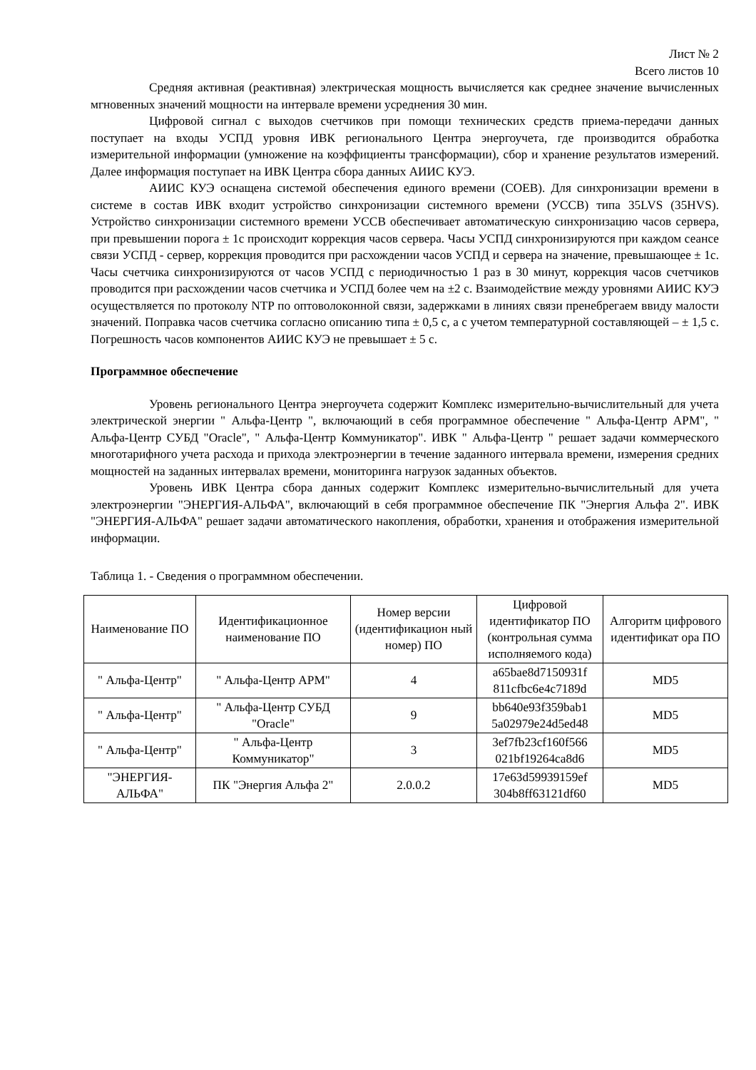Лист № 2
Всего листов 10
Средняя активная (реактивная) электрическая мощность вычисляется как среднее значение вычисленных мгновенных значений мощности на интервале времени усреднения 30 мин.
Цифровой сигнал с выходов счетчиков при помощи технических средств приема-передачи данных поступает на входы УСПД уровня ИВК регионального Центра энергоучета, где производится обработка измерительной информации (умножение на коэффициенты трансформации), сбор и хранение результатов измерений. Далее информация поступает на ИВК Центра сбора данных АИИС КУЭ.
АИИС КУЭ оснащена системой обеспечения единого времени (СОЕВ). Для синхронизации времени в системе в состав ИВК входит устройство синхронизации системного времени (УССВ) типа 35LVS (35HVS). Устройство синхронизации системного времени УССВ обеспечивает автоматическую синхронизацию часов сервера, при превышении порога ± 1с происходит коррекция часов сервера. Часы УСПД синхронизируются при каждом сеансе связи УСПД - сервер, коррекция проводится при расхождении часов УСПД и сервера на значение, превышающее ± 1с. Часы счетчика синхронизируются от часов УСПД с периодичностью 1 раз в 30 минут, коррекция часов счетчиков проводится при расхождении часов счетчика и УСПД более чем на ±2 с. Взаимодействие между уровнями АИИС КУЭ осуществляется по протоколу NTP по оптоволоконной связи, задержками в линиях связи пренебрегаем ввиду малости значений. Поправка часов счетчика согласно описанию типа ± 0,5 с, а с учетом температурной составляющей – ± 1,5 с. Погрешность часов компонентов АИИС КУЭ не превышает ± 5 с.
Программное обеспечение
Уровень регионального Центра энергоучета содержит Комплекс измерительно-вычислительный для учета электрической энергии " Альфа-Центр ", включающий в себя программное обеспечение " Альфа-Центр АРМ", " Альфа-Центр СУБД "Oracle", " Альфа-Центр Коммуникатор". ИВК " Альфа-Центр " решает задачи коммерческого многотарифного учета расхода и прихода электроэнергии в течение заданного интервала времени, измерения средних мощностей на заданных интервалах времени, мониторинга нагрузок заданных объектов.
Уровень ИВК Центра сбора данных содержит Комплекс измерительно-вычислительный для учета электроэнергии "ЭНЕРГИЯ-АЛЬФА", включающий в себя программное обеспечение ПК "Энергия Альфа 2". ИВК "ЭНЕРГИЯ-АЛЬФА" решает задачи автоматического накопления, обработки, хранения и отображения измерительной информации.
Таблица 1. - Сведения о программном обеспечении.
| Наименование ПО | Идентификационное наименование ПО | Номер версии (идентификацион ный номер) ПО | Цифровой идентификатор ПО (контрольная сумма исполняемого кода) | Алгоритм цифрового идентификат ора ПО |
| --- | --- | --- | --- | --- |
| " Альфа-Центр" | " Альфа-Центр АРМ" | 4 | a65bae8d7150931f 811cfbc6e4c7189d | MD5 |
| " Альфа-Центр" | " Альфа-Центр СУБД "Oracle" | 9 | bb640e93f359bab1 5a02979e24d5ed48 | MD5 |
| " Альфа-Центр" | " Альфа-Центр Коммуникатор" | 3 | 3ef7fb23cf160f566 021bf19264ca8d6 | MD5 |
| "ЭНЕРГИЯ-АЛЬФА" | ПК "Энергия Альфа 2" | 2.0.0.2 | 17e63d59939159ef 304b8ff63121df60 | MD5 |